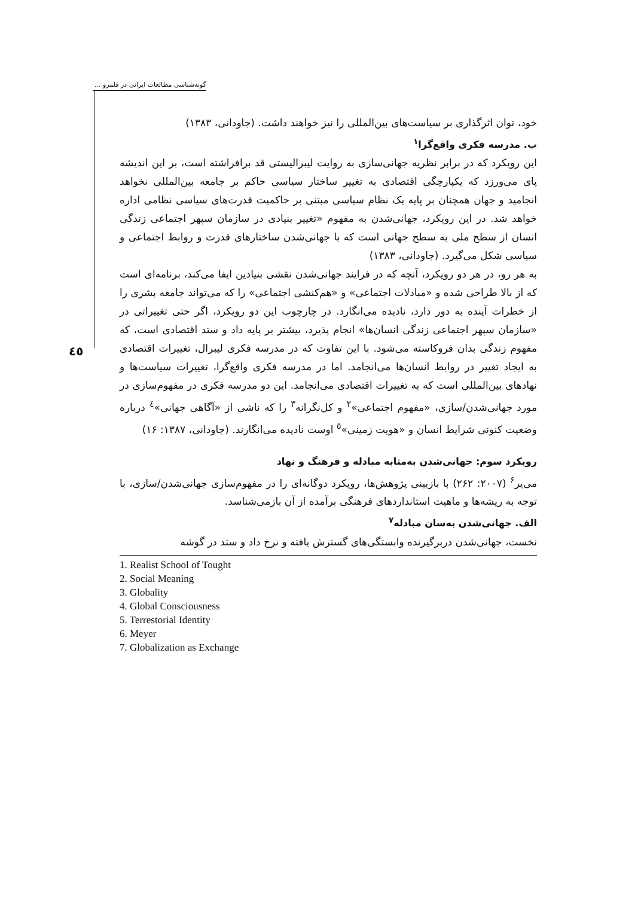گونه‌شناسی مطالعات ایرانی در قلمرو ...
٤٥
خود، توان اثرگذاری بر سیاست‌های بین‌المللی را نیز خواهند داشت. (جاودانی، ١٣٨٣)
ب. مدرسه فکری واقع‌گرا<sup>١</sup>
این رویکرد که در برابر نظریه جهانی‌سازی به روایت لیبرالیستی قد برافراشته است، بر این اندیشه پای می‌ورزد که یکپارچگی اقتصادی به تغییر ساختار سیاسی حاکم بر جامعه بین‌المللی نخواهد انجامید و جهان همچنان بر پایه یک نظام سیاسی مبتنی بر حاکمیت قدرت‌های سیاسی نظامی اداره خواهد شد. در این رویکرد، جهانی‌شدن به مفهوم «تغییر بنیادی در سازمان سپهر اجتماعی زندگی انسان از سطح ملی به سطح جهانی است که با جهانی‌شدن ساختارهای قدرت و روابط اجتماعی و سیاسی شکل می‌گیرد. (جاودانی، ١٣٨٣)
به هر رو، در هر دو رویکرد، آنچه که در فرایند جهانی‌شدن نقشی بنیادین ایفا می‌کند، برنامه‌ای است که از بالا طراحی شده و «مبادلات اجتماعی» و «هم‌کنشی اجتماعی» را که می‌تواند جامعه بشری را از خطرات آینده به دور دارد، نادیده می‌انگارد. در چارچوب این دو رویکرد، اگر حتی تغییراتی در «سازمان سپهر اجتماعی زندگی انسان‌ها» انجام پذیرد، بیشتر بر پایه داد و ستد اقتصادی است، که مفهوم زندگی بدان فروکاسته می‌شود. با این تفاوت که در مدرسه فکری لیبرال، تغییرات اقتصادی به ایجاد تغییر در روابط انسان‌ها می‌انجامد. اما در مدرسه فکری واقع‌گرا، تغییرات سیاست‌ها و نهادهای بین‌المللی است که به تغییرات اقتصادی می‌انجامد. این دو مدرسه فکری در مفهوم‌سازی در مورد جهانی‌شدن/سازی، «مفهوم اجتماعی»<sup>٢</sup> و کل‌نگرانه<sup>٣</sup> را که ناشی از «آگاهی جهانی»<sup>٤</sup> درباره وضعیت کنونی شرایط انسان و «هویت زمینی»<sup>٥</sup> اوست نادیده می‌انگارند. (جاودانی، ١٣٨٧: ١۶)
رویکرد سوم: جهانی‌شدن به‌مثابه مبادله و فرهنگ و نهاد
می‌یر<sup>۶</sup> (٢٠٠٧: ٢۶٢) با بازبینی پژوهش‌ها، رویکرد دوگانه‌ای را در مفهوم‌سازی جهانی‌شدن/سازی، با توجه به ریشه‌ها و ماهیت استانداردهای فرهنگی برآمده از آن بازمی‌شناسد.
الف. جهانی‌شدن به‌سان مبادله<sup>٧</sup>
نخست، جهانی‌شدن دربرگیرنده وابستگی‌های گسترش یافته و نرخ داد و ستد در گوشه
1. Realist School of Tought
2. Social Meaning
3. Globality
4. Global Consciousness
5. Terrestorial Identity
6. Meyer
7. Globalization as Exchange